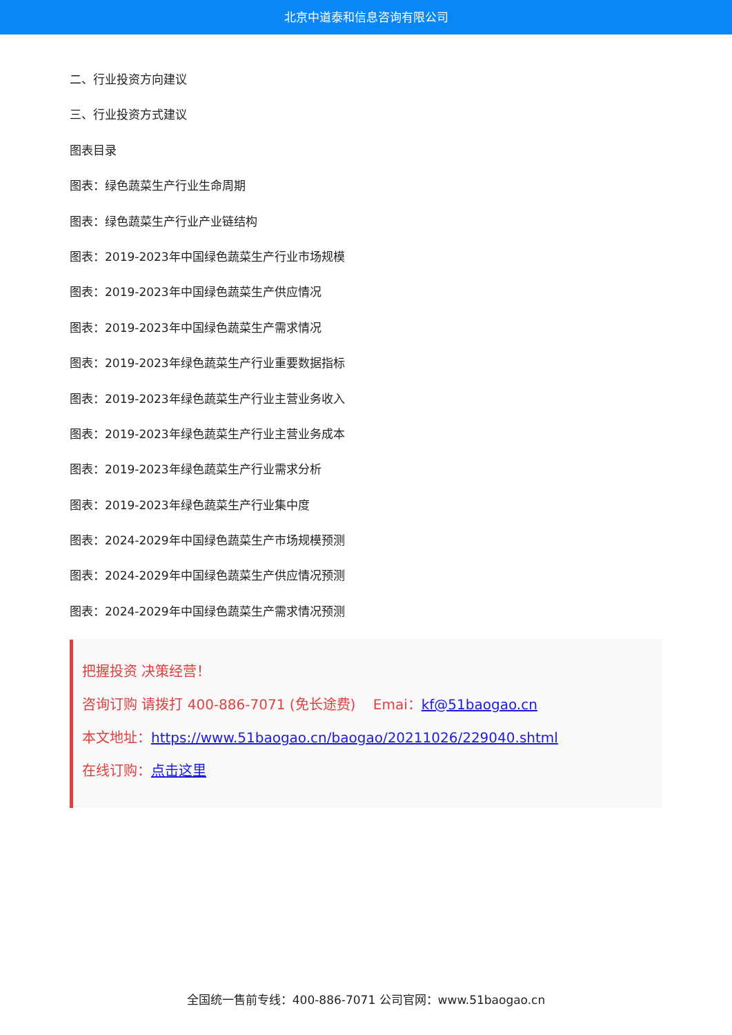北京中道泰和信息咨询有限公司
二、行业投资方向建议
三、行业投资方式建议
图表目录
图表：绿色蔬菜生产行业生命周期
图表：绿色蔬菜生产行业产业链结构
图表：2019-2023年中国绿色蔬菜生产行业市场规模
图表：2019-2023年中国绿色蔬菜生产供应情况
图表：2019-2023年中国绿色蔬菜生产需求情况
图表：2019-2023年绿色蔬菜生产行业重要数据指标
图表：2019-2023年绿色蔬菜生产行业主营业务收入
图表：2019-2023年绿色蔬菜生产行业主营业务成本
图表：2019-2023年绿色蔬菜生产行业需求分析
图表：2019-2023年绿色蔬菜生产行业集中度
图表：2024-2029年中国绿色蔬菜生产市场规模预测
图表：2024-2029年中国绿色蔬菜生产供应情况预测
图表：2024-2029年中国绿色蔬菜生产需求情况预测
把握投资 决策经营！
咨询订购 请拨打 400-886-7071 (免长途费) Emai：kf@51baogao.cn
本文地址：https://www.51baogao.cn/baogao/20211026/229040.shtml
在线订购：点击这里
全国统一售前专线：400-886-7071 公司官网：www.51baogao.cn